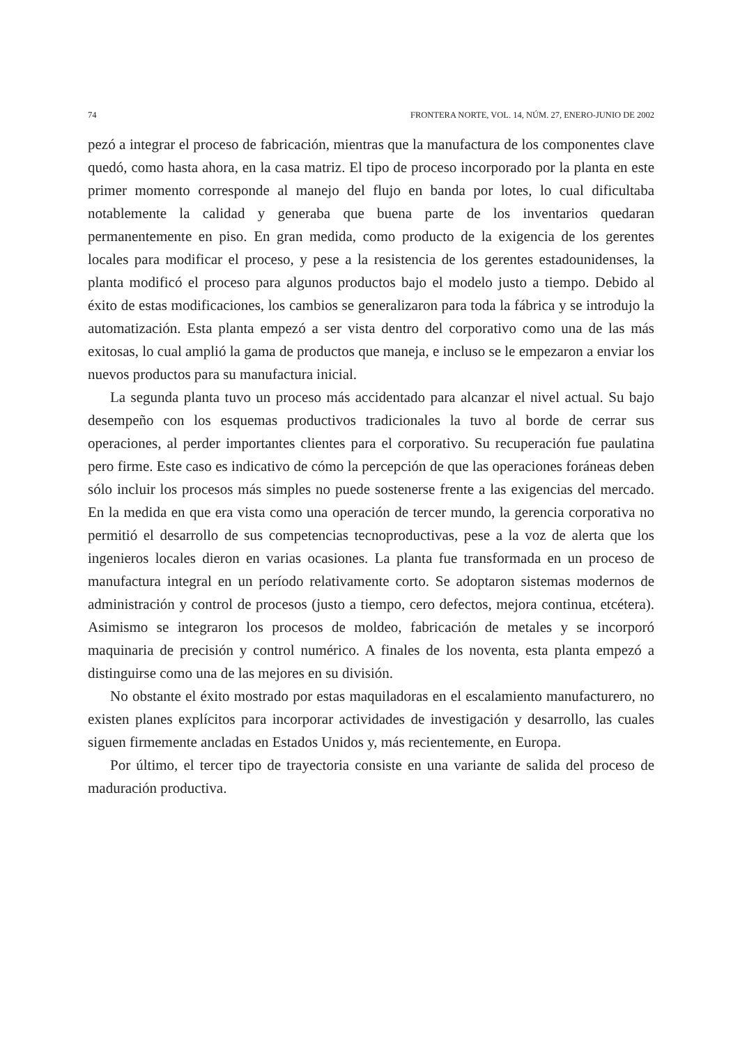74 FRONTERA NORTE, VOL. 14, NÚM. 27, ENERO-JUNIO DE 2002
pezó a integrar el proceso de fabricación, mientras que la manufactura de los componentes clave quedó, como hasta ahora, en la casa matriz. El tipo de proceso incorporado por la planta en este primer momento corresponde al manejo del flujo en banda por lotes, lo cual dificultaba notablemente la calidad y generaba que buena parte de los inventarios quedaran permanentemente en piso. En gran medida, como producto de la exigencia de los gerentes locales para modificar el proceso, y pese a la resistencia de los gerentes estadounidenses, la planta modificó el proceso para algunos productos bajo el modelo justo a tiempo. Debido al éxito de estas modificaciones, los cambios se generalizaron para toda la fábrica y se introdujo la automatización. Esta planta empezó a ser vista dentro del corporativo como una de las más exitosas, lo cual amplió la gama de productos que maneja, e incluso se le empezaron a enviar los nuevos productos para su manufactura inicial.
La segunda planta tuvo un proceso más accidentado para alcanzar el nivel actual. Su bajo desempeño con los esquemas productivos tradicionales la tuvo al borde de cerrar sus operaciones, al perder importantes clientes para el corporativo. Su recuperación fue paulatina pero firme. Este caso es indicativo de cómo la percepción de que las operaciones foráneas deben sólo incluir los procesos más simples no puede sostenerse frente a las exigencias del mercado. En la medida en que era vista como una operación de tercer mundo, la gerencia corporativa no permitió el desarrollo de sus competencias tecnoproductivas, pese a la voz de alerta que los ingenieros locales dieron en varias ocasiones. La planta fue transformada en un proceso de manufactura integral en un período relativamente corto. Se adoptaron sistemas modernos de administración y control de procesos (justo a tiempo, cero defectos, mejora continua, etcétera). Asimismo se integraron los procesos de moldeo, fabricación de metales y se incorporó maquinaria de precisión y control numérico. A finales de los noventa, esta planta empezó a distinguirse como una de las mejores en su división.
No obstante el éxito mostrado por estas maquiladoras en el escalamiento manufacturero, no existen planes explícitos para incorporar actividades de investigación y desarrollo, las cuales siguen firmemente ancladas en Estados Unidos y, más recientemente, en Europa.
Por último, el tercer tipo de trayectoria consiste en una variante de salida del proceso de maduración productiva.